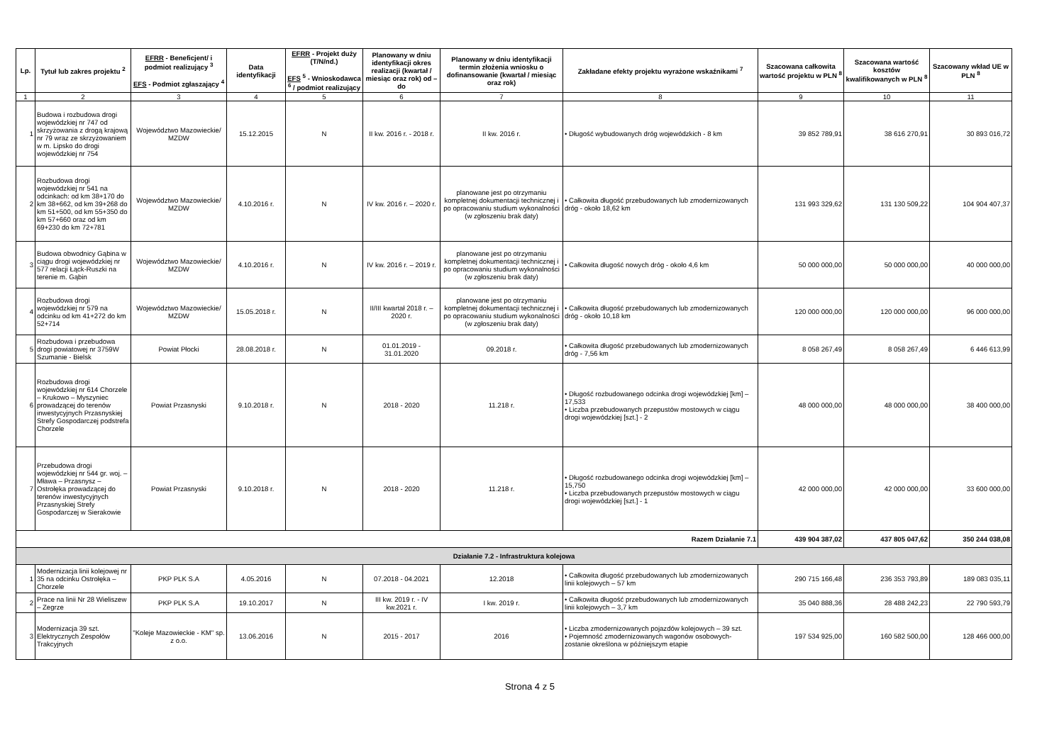| Lp. | Tytuł lub zakres projektu <sup>2</sup> | EFRR - Beneficjent/ i podmiot realizujący <sup>3</sup> EFS - Podmiot zgłaszający <sup>4</sup> | Data identyfikacji | EFRR - Projekt duży (T/N/nd.) EFS <sup>5</sup> - Wnioskodawca <sup>6</sup> / podmiot realizujący | Planowany w dniu identyfikacji okres realizacji (kwartał / miesiąc oraz rok) od – do | Planowany w dniu identyfikacji termin złożenia wniosku o dofinansowanie (kwartał / miesiąc oraz rok) | Zakładane efekty projektu wyrażone wskaźnikami <sup>7</sup> | Szacowana całkowita wartość projektu w PLN <sup>8</sup> | Szacowana wartość kosztów kwalifikowanych w PLN <sup>8</sup> | Szacowany wkład UE w PLN <sup>8</sup> |
| --- | --- | --- | --- | --- | --- | --- | --- | --- | --- | --- |
| 1 | 2 | 3 | 4 | 5 | 6 | 7 | 8 | 9 | 10 | 11 |
| 1 | Budowa i rozbudowa drogi wojewódzkiej nr 747 od skrzyżowania z drogą krajową nr 79 wraz ze skrzyżowaniem w m. Lipsko do drogi wojewódzkiej nr 754 | Województwo Mazowieckie/ MZDW | 15.12.2015 | N | II kw. 2016 r. - 2018 r. | II kw. 2016 r. | • Długość wybudowanych dróg wojewódzkich - 8 km | 39 852 789,91 | 38 616 270,91 | 30 893 016,72 |
| 2 | Rozbudowa drogi wojewódzkiej nr 541 na odcinkach: od km 38+170 do km 38+662, od km 39+268 do km 51+500, od km 55+350 do km 57+660 oraz od km 69+230 do km 72+781 | Województwo Mazowieckie/ MZDW | 4.10.2016 r. | N | IV kw. 2016 r. – 2020 r. | planowane jest po otrzymaniu kompletnej dokumentacji technicznej i po opracowaniu studium wykonalności (w zgłoszeniu brak daty) | • Całkowita długość przebudowanych lub zmodernizowanych dróg - około 18,62 km | 131 993 329,62 | 131 130 509,22 | 104 904 407,37 |
| 3 | Budowa obwodnicy Gąbina w ciągu drogi wojewódzkiej nr 577 relacji Łąck-Ruszki na terenie m. Gąbin | Województwo Mazowieckie/ MZDW | 4.10.2016 r. | N | IV kw. 2016 r. – 2019 r. | planowane jest po otrzymaniu kompletnej dokumentacji technicznej i po opracowaniu studium wykonalności (w zgłoszeniu brak daty) | • Całkowita długość nowych dróg - około 4,6 km | 50 000 000,00 | 50 000 000,00 | 40 000 000,00 |
| 4 | Rozbudowa drogi wojewódzkiej nr 579 na odcinku od km 41+272 do km 52+714 | Województwo Mazowieckie/ MZDW | 15.05.2018 r. | N | II/III kwartał 2018 r. – 2020 r. | planowane jest po otrzymaniu kompletnej dokumentacji technicznej i po opracowaniu studium wykonalności (w zgłoszeniu brak daty) | • Całkowita długość przebudowanych lub zmodernizowanych dróg - około 10,18 km | 120 000 000,00 | 120 000 000,00 | 96 000 000,00 |
| 5 | Rozbudowa i przebudowa drogi powiatowej nr 3759W Szumanie - Bielsk | Powiat Płocki | 28.08.2018 r. | N | 01.01.2019 - 31.01.2020 | 09.2018 r. | • Całkowita długość przebudowanych lub zmodernizowanych dróg - 7,56 km | 8 058 267,49 | 8 058 267,49 | 6 446 613,99 |
| 6 | Rozbudowa drogi wojewódzkiej nr 614 Chorzele – Krukowo – Myszyniec prowadzącej do terenów inwestycyjnych Przasnyskiej Strefy Gospodarczej podstrefa Chorzele | Powiat Przasnyski | 9.10.2018 r. | N | 2018 - 2020 | 11.218 r. | • Długość rozbudowanego odcinka drogi wojewódzkiej [km] – 17,533 • Liczba przebudowanych przepustów mostowych w ciągu drogi wojewódzkiej [szt.] - 2 | 48 000 000,00 | 48 000 000,00 | 38 400 000,00 |
| 7 | Przebudowa drogi wojewódzkiej nr 544 gr. woj. – Mława – Przasnysz – Ostrołęka prowadzącej do terenów inwestycyjnych Przasnyskiej Strefy Gospodarczej w Sierakowie | Powiat Przasnyski | 9.10.2018 r. | N | 2018 - 2020 | 11.218 r. | • Długość rozbudowanego odcinka drogi wojewódzkiej [km] – 15,750 • Liczba przebudowanych przepustów mostowych w ciągu drogi wojewódzkiej [szt.] - 1 | 42 000 000,00 | 42 000 000,00 | 33 600 000,00 |
| Razem Działanie 7.1 | | | | | | | | 439 904 387,02 | 437 805 047,62 | 350 244 038,08 |
| Działanie 7.2 - Infrastruktura kolejowa | | | | | | | | | | |
| 1 | Modernizacja linii kolejowej nr 35 na odcinku Ostrołęka – Chorzele | PKP PLK S.A | 4.05.2016 | N | 07.2018 - 04.2021 | 12.2018 | • Całkowita długość przebudowanych lub zmodernizowanych linii kolejowych – 57 km | 290 715 166,48 | 236 353 793,89 | 189 083 035,11 |
| 2 | Prace na linii Nr 28 Wieliszew – Zegrze | PKP PLK S.A | 19.10.2017 | N | III kw. 2019 r. - IV kw.2021 r. | I kw. 2019 r. | • Całkowita długość przebudowanych lub zmodernizowanych linii kolejowych – 3,7 km | 35 040 888,36 | 28 488 242,23 | 22 790 593,79 |
| 3 | Modernizacja 39 szt. Elektrycznych Zespołów Trakcyjnych | "Koleje Mazowieckie - KM" sp. z o.o. | 13.06.2016 | N | 2015 - 2017 | 2016 | • Liczba zmodernizowanych pojazdów kolejowych – 39 szt. • Pojemność zmodernizowanych wagonów osobowych- zostanie określona w późniejszym etapie | 197 534 925,00 | 160 582 500,00 | 128 466 000,00 |
Strona 4 z 5